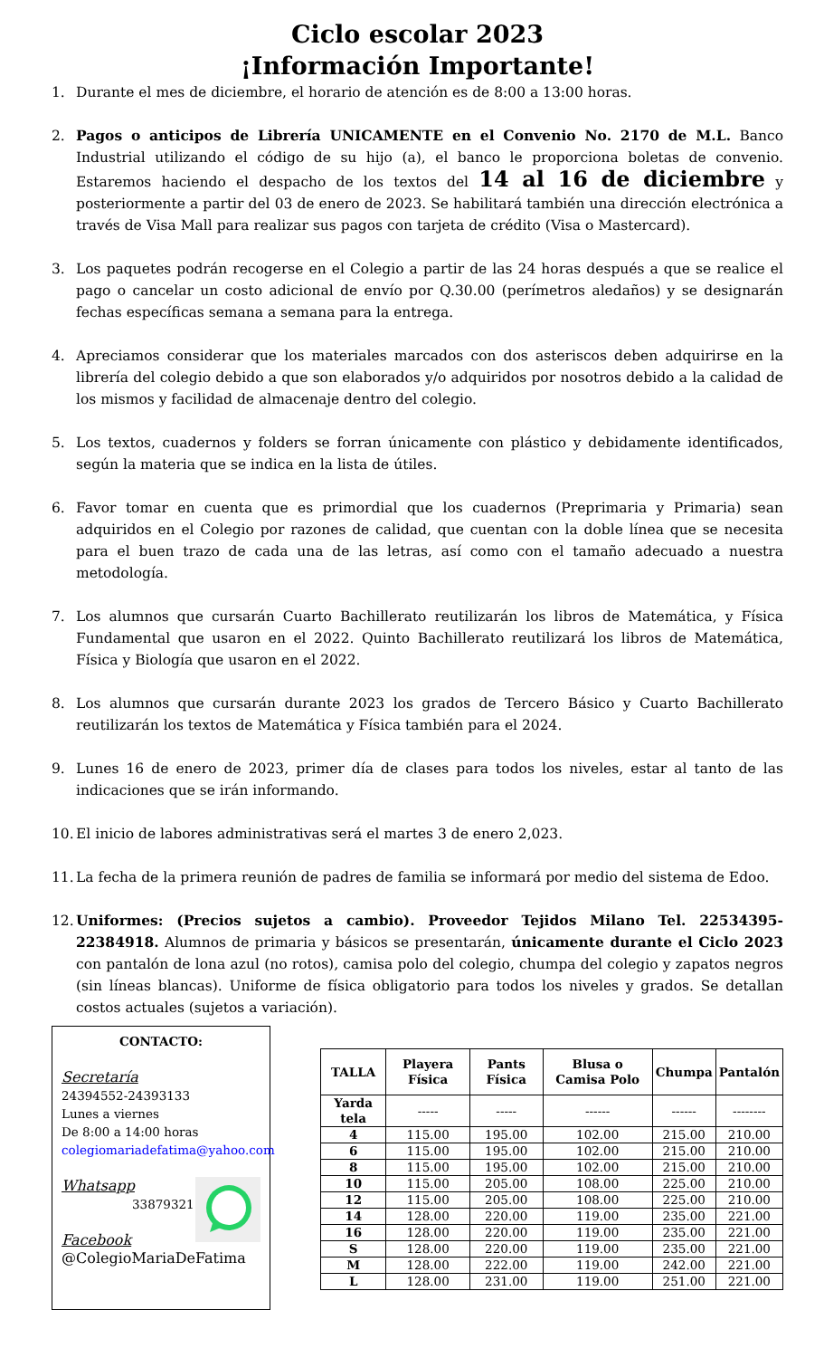Ciclo escolar 2023
¡Información Importante!
1. Durante el mes de diciembre, el horario de atención es de 8:00 a 13:00 horas.
2. Pagos o anticipos de Librería UNICAMENTE en el Convenio No. 2170 de M.L. Banco Industrial utilizando el código de su hijo (a), el banco le proporciona boletas de convenio. Estaremos haciendo el despacho de los textos del 14 al 16 de diciembre y posteriormente a partir del 03 de enero de 2023. Se habilitará también una dirección electrónica a través de Visa Mall para realizar sus pagos con tarjeta de crédito (Visa o Mastercard).
3. Los paquetes podrán recogerse en el Colegio a partir de las 24 horas después a que se realice el pago o cancelar un costo adicional de envío por Q.30.00 (perímetros aledaños) y se designarán fechas específicas semana a semana para la entrega.
4. Apreciamos considerar que los materiales marcados con dos asteriscos deben adquirirse en la librería del colegio debido a que son elaborados y/o adquiridos por nosotros debido a la calidad de los mismos y facilidad de almacenaje dentro del colegio.
5. Los textos, cuadernos y folders se forran únicamente con plástico y debidamente identificados, según la materia que se indica en la lista de útiles.
6. Favor tomar en cuenta que es primordial que los cuadernos (Preprimaria y Primaria) sean adquiridos en el Colegio por razones de calidad, que cuentan con la doble línea que se necesita para el buen trazo de cada una de las letras, así como con el tamaño adecuado a nuestra metodología.
7. Los alumnos que cursarán Cuarto Bachillerato reutilizarán los libros de Matemática, y Física Fundamental que usaron en el 2022. Quinto Bachillerato reutilizará los libros de Matemática, Física y Biología que usaron en el 2022.
8. Los alumnos que cursarán durante 2023 los grados de Tercero Básico y Cuarto Bachillerato reutilizarán los textos de Matemática y Física también para el 2024.
9. Lunes 16 de enero de 2023, primer día de clases para todos los niveles, estar al tanto de las indicaciones que se irán informando.
10. El inicio de labores administrativas será el martes 3 de enero 2,023.
11. La fecha de la primera reunión de padres de familia se informará por medio del sistema de Edoo.
12. Uniformes: (Precios sujetos a cambio). Proveedor Tejidos Milano Tel. 22534395-22384918. Alumnos de primaria y básicos se presentarán, únicamente durante el Ciclo 2023 con pantalón de lona azul (no rotos), camisa polo del colegio, chumpa del colegio y zapatos negros (sin líneas blancas). Uniforme de física obligatorio para todos los niveles y grados. Se detallan costos actuales (sujetos a variación).
CONTACTO:
Secretaría
24394552-24393133
Lunes a viernes
De 8:00 a 14:00 horas
colegiomariadefatima@yahoo.com
Whatsapp
33879321
Facebook
@ColegioMariaDeFatima
| TALLA | Playera Física | Pants Física | Blusa o Camisa Polo | Chumpa | Pantalón |
| --- | --- | --- | --- | --- | --- |
| Yarda tela | ----- | ----- | ------ | ------ | -------- |
| 4 | 115.00 | 195.00 | 102.00 | 215.00 | 210.00 |
| 6 | 115.00 | 195.00 | 102.00 | 215.00 | 210.00 |
| 8 | 115.00 | 195.00 | 102.00 | 215.00 | 210.00 |
| 10 | 115.00 | 205.00 | 108.00 | 225.00 | 210.00 |
| 12 | 115.00 | 205.00 | 108.00 | 225.00 | 210.00 |
| 14 | 128.00 | 220.00 | 119.00 | 235.00 | 221.00 |
| 16 | 128.00 | 220.00 | 119.00 | 235.00 | 221.00 |
| S | 128.00 | 220.00 | 119.00 | 235.00 | 221.00 |
| M | 128.00 | 222.00 | 119.00 | 242.00 | 221.00 |
| L | 128.00 | 231.00 | 119.00 | 251.00 | 221.00 |